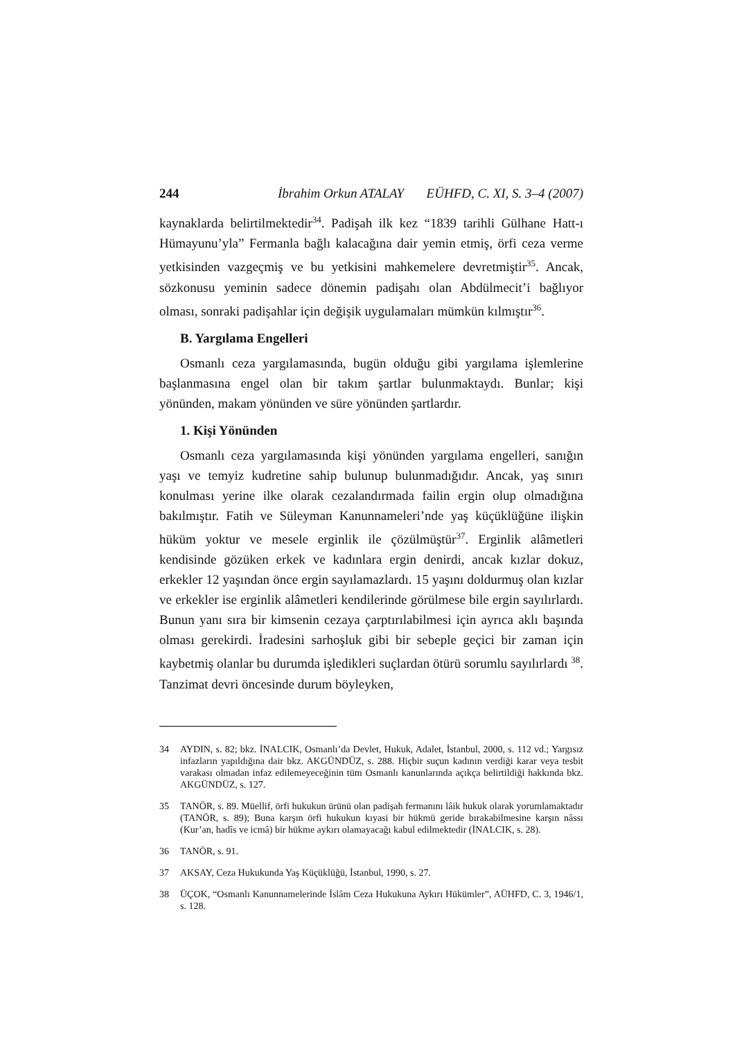244 İbrahim Orkun ATALAY EÜHFD, C. XI, S. 3–4 (2007)
kaynaklarda belirtilmektedir<sup>34</sup>. Padişah ilk kez “1839 tarihli Gülhane Hatt-ı Hümayunu’yla” Fermanla bağlı kalacağına dair yemin etmiş, örfi ceza verme yetkisinden vazgeçmiş ve bu yetkisini mahkemelere devretmiştir<sup>35</sup>. Ancak, sözkonusu yeminin sadece dönemin padişahı olan Abdülmecit’i bağlıyor olması, sonraki padişahlar için değişik uygulamaları mümkün kılmıştır<sup>36</sup>.
B. Yargılama Engelleri
Osmanlı ceza yargılamasında, bugün olduğu gibi yargılama işlemlerine başlanmasına engel olan bir takım şartlar bulunmaktaydı. Bunlar; kişi yönünden, makam yönünden ve süre yönünden şartlardır.
1. Kişi Yönünden
Osmanlı ceza yargılamasında kişi yönünden yargılama engelleri, sanığın yaşı ve temyiz kudretine sahip bulunup bulunmadığıdır. Ancak, yaş sınırı konulması yerine ilke olarak cezalandırmada failin ergin olup olmadığına bakılmıştır. Fatih ve Süleyman Kanunnameleri’nde yaş küçüklüğüne ilişkin hüküm yoktur ve mesele erginlik ile çözülmüştür<sup>37</sup>. Erginlik alâmetleri kendisinde gözüken erkek ve kadınlara ergin denirdi, ancak kızlar dokuz, erkekler 12 yaşından önce ergin sayılamazlardı. 15 yaşını doldurmuş olan kızlar ve erkekler ise erginlik alâmetleri kendilerinde görülmese bile ergin sayılırlardı. Bunun yanı sıra bir kimsenin cezaya çarptırılabilmesi için ayrıca aklı başında olması gerekirdi. İradesini sarhoşluk gibi bir sebeple geçici bir zaman için kaybetmiş olanlar bu durumda işledikleri suçlardan ötürü sorumlu sayılırlardı <sup>38</sup>. Tanzimat devri öncesinde durum böyleyken,
34 AYDIN, s. 82; bkz. İNALCIK, Osmanlı’da Devlet, Hukuk, Adalet, İstanbul, 2000, s. 112 vd.; Yargısız infazların yapıldığına dair bkz. AKGÜNDÜZ, s. 288. Hiçbir suçun kadının verdiği karar veya tesbit varakası olmadan infaz edilemeyeceğinin tüm Osmanlı kanunlarında açıkça belirtildiği hakkında bkz. AKGÜNDÜZ, s. 127.
35 TANÖR, s. 89. Müellif, örfi hukukun ürünü olan padişah fermanını lâik hukuk olarak yorumlamaktadır (TANÖR, s. 89); Buna karşın örfi hukukun kıyasi bir hükmü geride bırakabilmesine karşın nâssı (Kur’an, hadîs ve icmâ) bir hükme aykırı olamayacağı kabul edilmektedir (İNALCIK, s. 28).
36 TANÖR, s. 91.
37 AKSAY, Ceza Hukukunda Yaş Küçüklüğü, İstanbul, 1990, s. 27.
38 ÜÇOK, “Osmanlı Kanunnamelerinde İslâm Ceza Hukukuna Aykırı Hükümler”, AÜHFD, C. 3, 1946/1, s. 128.